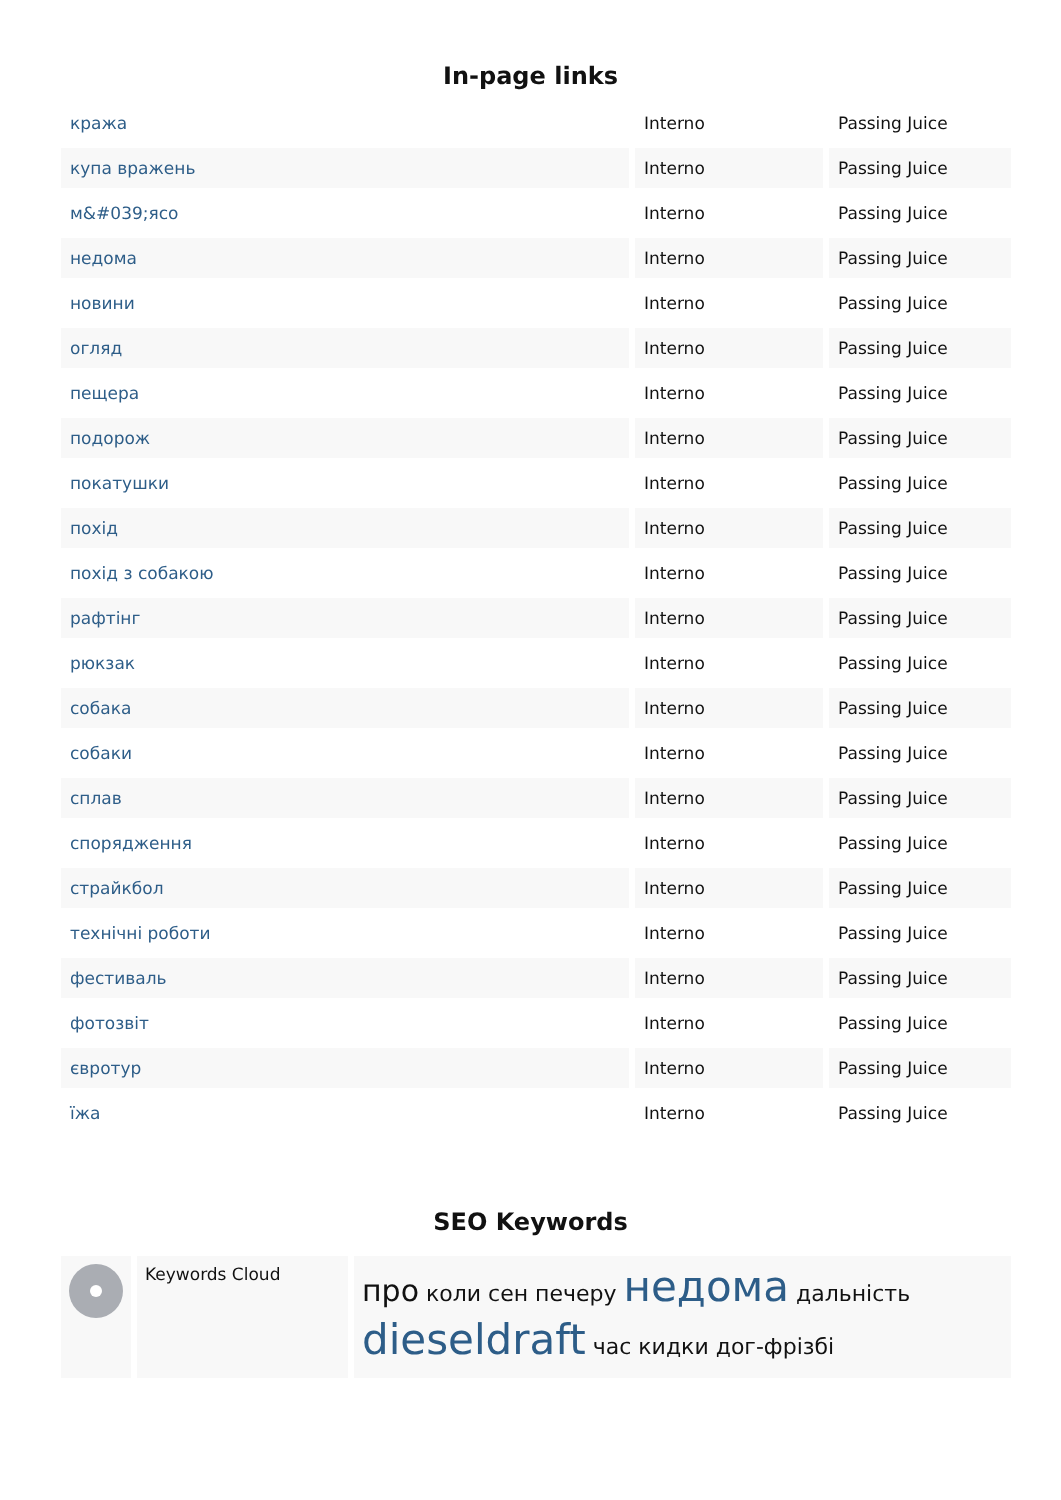In-page links
| кража | Interno | Passing Juice |
| купа вражень | Interno | Passing Juice |
| м&#039;ясо | Interno | Passing Juice |
| недома | Interno | Passing Juice |
| новини | Interno | Passing Juice |
| огляд | Interno | Passing Juice |
| пещера | Interno | Passing Juice |
| подорож | Interno | Passing Juice |
| покатушки | Interno | Passing Juice |
| похід | Interno | Passing Juice |
| похід з собакою | Interno | Passing Juice |
| рафтінг | Interno | Passing Juice |
| рюкзак | Interno | Passing Juice |
| собака | Interno | Passing Juice |
| собаки | Interno | Passing Juice |
| сплав | Interno | Passing Juice |
| спорядження | Interno | Passing Juice |
| страйкбол | Interno | Passing Juice |
| технічні роботи | Interno | Passing Juice |
| фестиваль | Interno | Passing Juice |
| фотозвіт | Interno | Passing Juice |
| євротур | Interno | Passing Juice |
| їжа | Interno | Passing Juice |
SEO Keywords
| | Keywords Cloud | про коли сен печеру недома дальність dieseldraft час кидки дог-фрізбі |